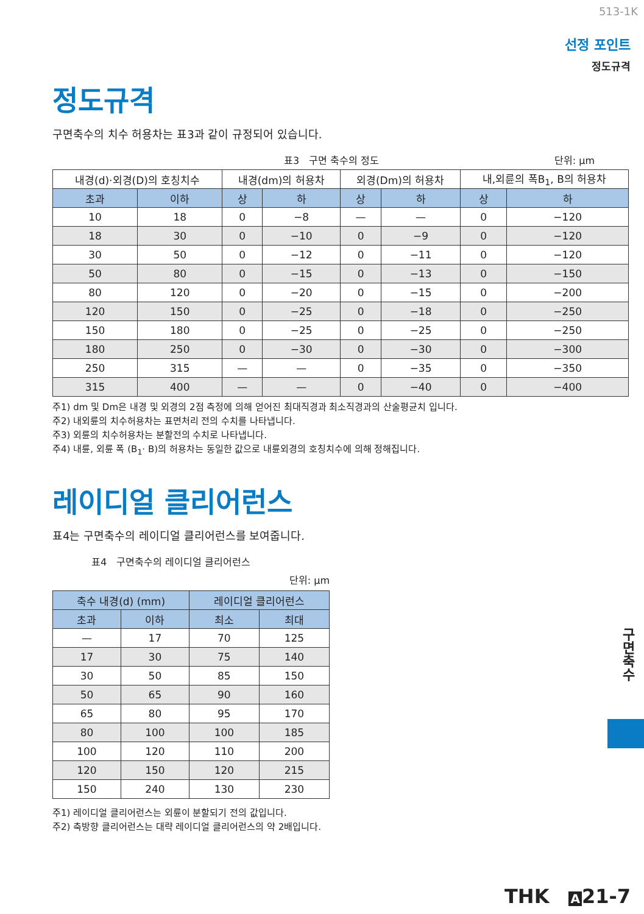513-1K
선정 포인트
정도규격
정도규격
구면축수의 치수 허용차는 표3과 같이 규정되어 있습니다.
표3　구면 축수의 정도 단위: μm
| 내경(d)·외경(D)의 호칭치수 | | 내경(dm)의 허용차 | | 외경(Dm)의 허용차 | | 내,외륜의 폭B<sub>1</sub>, B의 허용차 | |
| --- | --- | --- | --- | --- | --- | --- | --- |
| 초과 | 이하 | 상 | 하 | 상 | 하 | 상 | 하 |
| 10 | 18 | 0 | −8 | — | — | 0 | −120 |
| 18 | 30 | 0 | −10 | 0 | −9 | 0 | −120 |
| 30 | 50 | 0 | −12 | 0 | −11 | 0 | −120 |
| 50 | 80 | 0 | −15 | 0 | −13 | 0 | −150 |
| 80 | 120 | 0 | −20 | 0 | −15 | 0 | −200 |
| 120 | 150 | 0 | −25 | 0 | −18 | 0 | −250 |
| 150 | 180 | 0 | −25 | 0 | −25 | 0 | −250 |
| 180 | 250 | 0 | −30 | 0 | −30 | 0 | −300 |
| 250 | 315 | — | — | 0 | −35 | 0 | −350 |
| 315 | 400 | — | — | 0 | −40 | 0 | −400 |
주1) dm 및 Dm은 내경 및 외경의 2점 측정에 의해 얻어진 최대직경과 최소직경과의 산술평균치 입니다.
주2) 내외륜의 치수허용차는 표면처리 전의 수치를 나타냅니다.
주3) 외륜의 치수허용차는 분할전의 수치로 나타냅니다.
주4) 내륜, 외륜 폭 (B<sub>1</sub>· B)의 허용차는 동일한 값으로 내륜외경의 호칭치수에 의해 정해집니다.
레이디얼 클리어런스
표4는 구면축수의 레이디얼 클리어런스를 보여줍니다.
표4　구면축수의 레이디얼 클리어런스
단위: μm
| 축수 내경(d) (mm) | | 레이디얼 클리어런스 | |
| --- | --- | --- | --- |
| 초과 | 이하 | 최소 | 최대 |
| — | 17 | 70 | 125 |
| 17 | 30 | 75 | 140 |
| 30 | 50 | 85 | 150 |
| 50 | 65 | 90 | 160 |
| 65 | 80 | 95 | 170 |
| 80 | 100 | 100 | 185 |
| 100 | 120 | 110 | 200 |
| 120 | 150 | 120 | 215 |
| 150 | 240 | 130 | 230 |
주1) 레이디얼 클리어런스는 외륜이 분할되기 전의 값입니다.
주2) 축방향 클리어런스는 대략 레이디얼 클리어런스의 약 2배입니다.
구면축수
THK　A 21-7